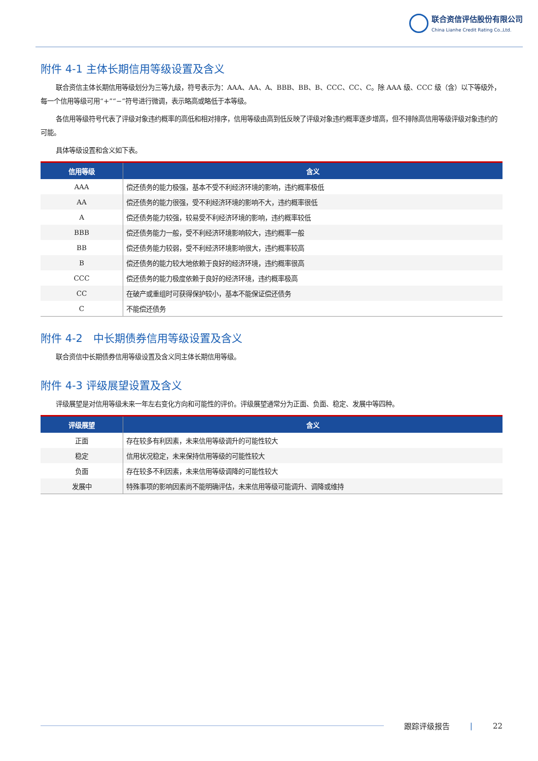联合资信评估股份有限公司
China Lianhe Credit Rating Co.,Ltd.
附件 4-1 主体长期信用等级设置及含义
联合资信主体长期信用等级划分为三等九级，符号表示为：AAA、AA、A、BBB、BB、B、CCC、CC、C。除 AAA 级、CCC 级（含）以下等级外，每一个信用等级可用“+”“−”符号进行微调，表示略高或略低于本等级。
各信用等级符号代表了评级对象违约概率的高低和相对排序，信用等级由高到低反映了评级对象违约概率逐步增高，但不排除高信用等级评级对象违约的可能。
具体等级设置和含义如下表。
| 信用等级 | 含义 |
| --- | --- |
| AAA | 偿还债务的能力极强，基本不受不利经济环境的影响，违约概率极低 |
| AA | 偿还债务的能力很强，受不利经济环境的影响不大，违约概率很低 |
| A | 偿还债务能力较强，较易受不利经济环境的影响，违约概率较低 |
| BBB | 偿还债务能力一般，受不利经济环境影响较大，违约概率一般 |
| BB | 偿还债务能力较弱，受不利经济环境影响很大，违约概率较高 |
| B | 偿还债务的能力较大地依赖于良好的经济环境，违约概率很高 |
| CCC | 偿还债务的能力极度依赖于良好的经济环境，违约概率极高 |
| CC | 在破产或重组时可获得保护较小，基本不能保证偿还债务 |
| C | 不能偿还债务 |
附件 4-2　中长期债券信用等级设置及含义
联合资信中长期债券信用等级设置及含义同主体长期信用等级。
附件 4-3 评级展望设置及含义
评级展望是对信用等级未来一年左右变化方向和可能性的评价。评级展望通常分为正面、负面、稳定、发展中等四种。
| 评级展望 | 含义 |
| --- | --- |
| 正面 | 存在较多有利因素，未来信用等级调升的可能性较大 |
| 稳定 | 信用状况稳定，未来保持信用等级的可能性较大 |
| 负面 | 存在较多不利因素，未来信用等级调降的可能性较大 |
| 发展中 | 特殊事项的影响因素尚不能明确评估，未来信用等级可能调升、调降或维持 |
跟踪评级报告 | 22